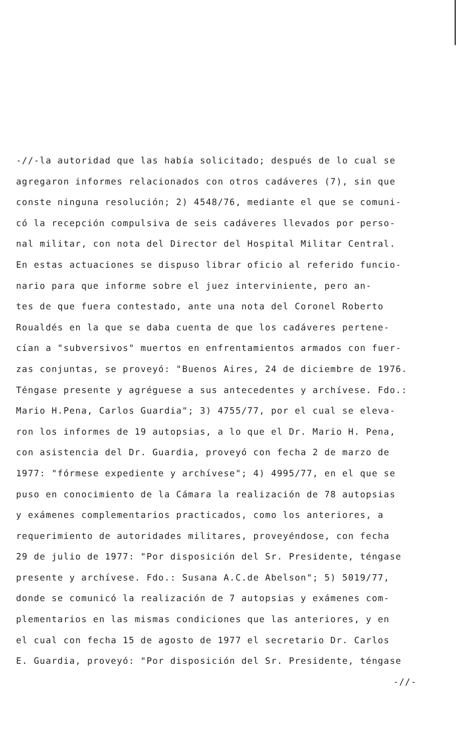-//-la autoridad que las había solicitado; después de lo cual se
agregaron informes relacionados con otros cadáveres (7), sin que
conste ninguna resolución; 2) 4548/76, mediante el que se comuni-
có la recepción compulsiva de seis cadáveres llevados por perso-
nal militar, con nota del Director del Hospital Militar Central.
En estas actuaciones se dispuso librar oficio al referido funcio-
nario para que informe sobre el juez interviniente, pero an-
tes de que fuera contestado, ante una nota del Coronel Roberto
Roualdés en la que se daba cuenta de que los cadáveres pertene-
cían a "subversivos" muertos en enfrentamientos armados con fuer-
zas conjuntas, se proveyó: "Buenos Aires, 24 de diciembre de 1976.
Téngase presente y agréguese a sus antecedentes y archívese. Fdo.:
Mario H.Pena, Carlos Guardia"; 3) 4755/77, por el cual se eleva-
ron los informes de 19 autopsias, a lo que el Dr. Mario H. Pena,
con asistencia del Dr. Guardia, proveyó con fecha 2 de marzo de
1977: "fórmese expediente y archívese"; 4) 4995/77, en el que se
puso en conocimiento de la Cámara la realización de 78 autopsias
y exámenes complementarios practicados, como los anteriores, a
requerimiento de autoridades militares, proveyéndose, con fecha
29 de julio de 1977: "Por disposición del Sr. Presidente, téngase
presente y archívese. Fdo.: Susana A.C.de Abelson"; 5) 5019/77,
donde se comunicó la realización de 7 autopsias y exámenes com-
plementarios en las mismas condiciones que las anteriores, y en
el cual con fecha 15 de agosto de 1977 el secretario Dr. Carlos
E. Guardia, proveyó: "Por disposición del Sr. Presidente, téngase
-//-